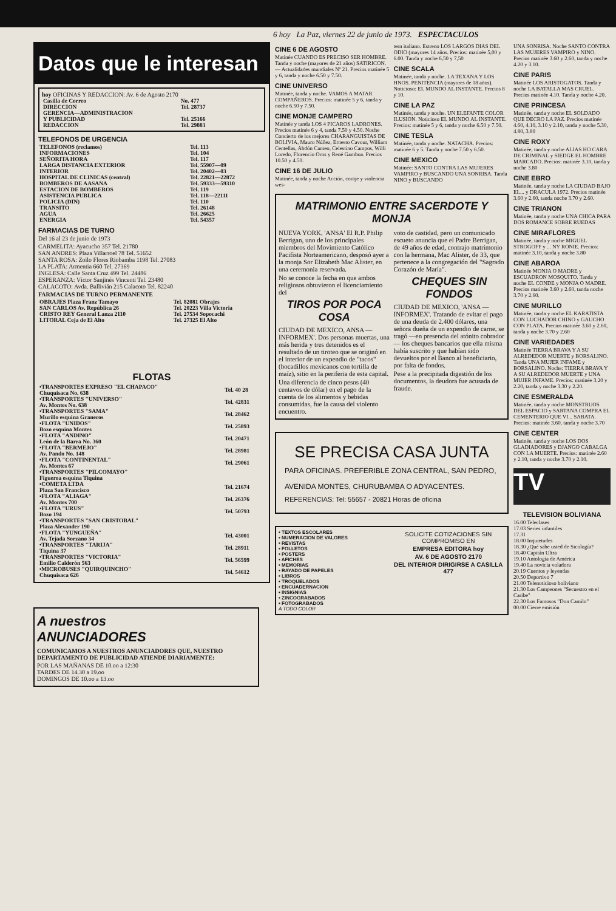6 hoy La Paz, viernes 22 de junio de 1973. ESPECTACULOS
Datos que le interesan
hoy OFICINAS Y REDACCION: Av. 6 de Agosto 2170
| Casilla de Correo | No. 477 |
| DIRECCION | Tel. 28737 |
| GERENCIA—ADMINISTRACION | |
| Y PUBLICIDAD | Tel. 25166 |
| REDACCION | Tel. 29883 |
TELEFONOS DE URGENCIA
| TELEFONOS (reclamos) | Tel. 113 |
| INFORMACIONES | Tel. 104 |
| SEÑORITA HORA | Tel. 117 |
| LARGA DISTANCIA EXTERIOR | Tel. 55907—09 |
| INTERIOR | Tel. 20402—03 |
| HOSPITAL DE CLINICAS (central) | Tel. 22821—22872 |
| BOMBEROS DE AASANA | Tel. 59333—59310 |
| ESTACION DE BOMBEROS | Tel. 119 |
| ASISTENCIA PUBLICA | Tel. 118—22111 |
| POLICIA (DIN) | Tel. 110 |
| TRANSITO | Tel. 26148 |
| AGUA | Tel. 26625 |
| ENERGIA | Tel. 54357 |
FARMACIAS DE TURNO
Del 16 al 23 de junio de 1973
CARMELITA: Ayacucho 357 Tel. 21780
SAN ANDRES: Plaza Villarroel 78 Tel. 51652
SANTA ROSA: Zoilo Flores Riobamba 1198 Tel. 27083
LA PLATA: Armentia 660 Tel. 27369
INGLESA: Calle Santa Cruz 499 Tel. 24486
ESPERANZA: Víctor Sanjinés Vincenti Tel. 23480
CALACOTO: Avda. Ballivián 215 Calacoto Tel. 82240
FARMACIAS DE TURNO PERMANENTE
| OBRAJES Plaza Franz Tamayo | Tel. 82081 Obrajes |
| SAN CARLOS Av. República 26 | Tel. 20223 Villa Victoria |
| CRISTO REY General Lanza 2110 | Tel. 27534 Sopocachi |
| LITORAL Ceja de El Alto | Tel. 27325 El Alto |
FLOTAS
| •TRANSPORTES EXPRESO "EL CHAPACO" Chuquisaca No. 638 | Tel. 40 28 |
| •TRANSPORTES "UNIVERSO" Av. Montes No. 638 | Tel. 42831 |
| •TRANSPORTES "SAMA" Murillo esquina Graneros | Tel. 28462 |
| •FLOTA "UNIDOS" Bozo esquina Montes | Tel. 25893 |
| •FLOTA "ANDINO" León de la Barra No. 360 | Tel. 20471 |
| •FLOTA "BERMEJO" Av. Pando No. 148 | Tel. 28981 |
| •FLOTA "CONTINENTAL" Av. Montes 67 | Tel. 29061 |
| •TRANSPORTES "PILCOMAYO" Figueroa esquina Tiquina | |
| •COMETA LTDA Plaza San Francisco | Tel. 21674 |
| •FLOTA "ALIAGA" Av. Montes 700 | Tel. 26376 |
| •FLOTA "URUS" Bozo 194 | Tel. 50793 |
| •TRANSPORTES "SAN CRISTOBAL" Plaza Alexander 190 | |
| •FLOTA "YUNGUEÑA" Av. Tejada Sorzano 34 | Tel. 43001 |
| •TRANSPORTES "TARIJA" Tiquina 37 | Tel. 28911 |
| •TRANSPORTES "VICTORIA" Emilio Calderón 563 | Tel. 56599 |
| •MICROBUSES "QUIRQUINCHO" Chuquisaca 626 | Tel. 54612 |
A nuestros
ANUNCIADORES
COMUNICAMOS A NUESTROS ANUNCIADORES QUE, NUESTRO DEPARTAMENTO DE PUBLICIDAD ATIENDE DIARIAMENTE:
POR LAS MAÑANAS DE 10.oo a 12:30
TARDES DE 14.30 a 19.oo
DOMINGOS DE 10.oo a 13.oo
CINE 6 DE AGOSTO
Matinée CUANDO ES PRECISO SER HOMBRE. Tanda y noche (mayores de 21 años) SATIRICON.— Actualidades mundiales Nº 21. Precios matinée 5 y 6, tanda y noche 6.50 y 7.50.
CINE UNIVERSO
Matinée, tanda y noche. VAMOS A MATAR COMPAÑEROS. Precios: matinée 5 y 6, tanda y noche 6.50 y 7.50.
CINE MONJE CAMPERO
Matinée y tanda LOS 4 PICAROS LADRONES. Precios matinée 6 y 4, tanda 7.50 y 4.50. Noche Concierto de los mejores CHARANGUISTAS DE BOLIVIA, Mauro Núñez, Ernesto Cavour, William Centellas, Abdón Cameo, Celestino Campos, Willi Loredo, Florencio Oros y René Gamboa. Precios 10.50 y 4.50.
CINE 16 DE JULIO
Matinée, tanda y noche Acción, coraje y violencia wes-
tern italiano. Estreno LOS LARGOS DIAS DEL ODIO (mayores 14 años. Precios: matinée 5,00 y 6.00. Tanda y noche 6,50 y 7,50
CINE SCALA
Matinée, tanda y noche. LA TEXANA Y LOS HNOS. PENITENCIA (mayores de 18 años). Noticioso: EL MUNDO AL INSTANTE. Precios 8 y 10.
CINE LA PAZ
Matinée, tanda y noche. UN ELEFANTE COLOR ILUSION. Noticioso EL MUNDO AL INSTANTE. Precios: matinée 5 y 6, tanda y noche 6.50 y 7.50.
CINE TESLA
Matinée, tanda y noche. NATACHA. Precios: matinée 6 y 5. Tanda y noche 7.50 y 6.50.
CINE MEXICO
Matinée: SANTO CONTRA LAS MUJERES VAMPIRO y BUSCANDO UNA SONRISA. Tanda NINO y BUSCANDO
MATRIMONIO ENTRE SACERDOTE Y MONJA
NUEVA YORK, 'ANSA' El R.P. Philip Berrigan, uno de los principales miembros del Movimiento Católico Pacifista Norteamericano, desposó ayer a la monja Sor Elizabeth Mac Alister, en una ceremonia reservada.
No se conoce la fecha en que ambos religiosos obtuvieron el licenciamiento del
TIROS POR POCA COSA
CIUDAD DE MEXICO, ANSA — INFORMEX'. Dos personas muertas, una más herida y tres detenidos es el resultado de un tiroteo que se originó en el interior de un expendio de "tacos" (bocadillos mexicanos con tortilla de maíz), sitio en la periferia de esta capital.
Una diferencia de cinco pesos (40 centavos de dólar) en el pago de la cuenta de los alimentos y bebidas consumidas, fue la causa del violento encuentro.
voto de castidad, pero un comunicado escueto anuncia que el Padre Berrigan, de 49 años de edad, contrajo matrimonio con la hermana, Mac Alister, de 33, que pertenece a la congregación del "Sagrado Corazón de María".
CHEQUES SIN FONDOS
CIUDAD DE MEXICO, 'ANSA — INFORMEX'. Tratando de evitar el pago de una deuda de 2.400 dólares, una señora dueña de un expendio de carne, se tragó —en presencia del atónito cobrador— los cheques bancarios que ella misma había suscrito y que habían sido devueltos por el Banco al beneficiario, por falta de fondos.
Pese a la precipitada digestión de los documentos, la deudora fue acusada de fraude.
SE PRECISA CASA JUNTA
PARA OFICINAS. PREFERIBLE ZONA CENTRAL, SAN PEDRO, AVENIDA MONTES, CHURUBAMBA O ADYACENTES.
REFERENCIAS: Tel: 55657 - 20821 Horas de oficina
• TEXTOS ESCOLARES
• NUMERACION DE VALORES
• REVISTAS
• FOLLETOS
• POSTERS
• AFICHES
• MEMORIAS
• RAYADO DE PAPELES
• LIBROS
• TROQUELADOS
• ENCUADERNACION
• INSIGNIAS
• ZINCOGRABADOS
• FOTOGRABADOS
A TODO COLOR
SOLICITE COTIZACIONES SIN COMPROMISO EN
EMPRESA EDITORA hoy
AV. 6 DE AGOSTO 2170
DEL INTERIOR DIRIGIRSE A CASILLA 477
UNA SONRISA. Noche SANTO CONTRA LAS MUJERES VAMPIRO y NINO. Precios matinée 3.60 y 2.60, tanda y noche 4.20 y 3.10.
CINE PARIS
Matinée LOS ARISTOGATOS. Tanda y noche LA BATALLA MAS CRUEL. Precios matinée 4.10. Tanda y noche 4.20.
CINE PRINCESA
Matinée, tanda y noche EL SOLDADO QUE DECRO LA PAZ. Precios matinée 4.60, 4.10, 3.10 y 2.10, tanda y noche 5.30, 4.80, 3.80
CINE ROXY
Matinée, tanda y noche ALIAS HO CARA DE CRIMINAL y SIEDGE EL HOMBRE MARCADO. Precios: matinée 3.10, tanda y noche 3.80
CINE EBRO
Matinée, tanda y noche LA CIUDAD BAJO EL... y DRACULA 1972. Precios matinée 3.60 y 2.60, tanda noche 3.70 y 2.60.
CINE TRIANON
Matinée, tanda y noche UNA CHICA PARA DOS ROMANCE SOBRE RUEDAS
CINE MIRAFLORES
Matinée, tanda y noche MIGUEL STROGOFF y ... NY RONIE. Precios: matinée 3.10, tanda y noche 3.80
CINE ABAROA
Matinée MONJA O MADRE y ESCUADRON MOSQUITO. Tanda y noche EL CONDE y MONJA O MADRE. Precios matinée 3.60 y 2.60, tanda noche 3.70 y 2.60.
CINE MURILLO
Matinée, tanda y noche EL KARATISTA CON LUCHADOR CHINO y GAUCHO CON PLATA. Precios matinée 3.60 y 2.60, tanda y noche 3.70 y 2.60
CINE VARIEDADES
Matinée TIERRA BRAVA Y A SU ALREDEDOR MUERTE y BORSALINO. Tanda UNA MUJER INFAME y BORSALINO. Noche: TIERRA BRAVA Y A SU ALREDEDOR MUERTE y UNA MUJER INFAME. Precios: matinée 3.20 y 2.20, tanda y noche 3.30 y 2.20.
CINE ESMERALDA
Matinée, tanda y noche MONSTRUOS DEL ESPACIO y SARTANA COMPRA EL CEMENTERIO QUE VI... SABATA. Precios: matinée 3.60, tanda y noche 3.70
CINE CENTER
Matinée, tanda y noche LOS DOS GLADIADORES y DJANGO CABALGA CON LA MUERTE. Precios: matinée 2.60 y 2.10, tanda y noche 3.70 y 2.10.
TV
TELEVISION BOLIVIANA
16.00 Teleclases
17.03 Series infantiles
17.31
18.00 Inquietudes
18.30 ¿Qué sabe usted de Sicología?
18.40 Capitán Ultra
19.10 Antología de América
19.40 La novicia voladora
20.19 Cuentos y leyendas
20.50 Deportivo 7
21.00 Telenoticioso boliviano
21.30 Los Campeones "Secuestro en el Caribe"
22.30 Los Famosos "Don Camilo"
00.00 Cierre emisión